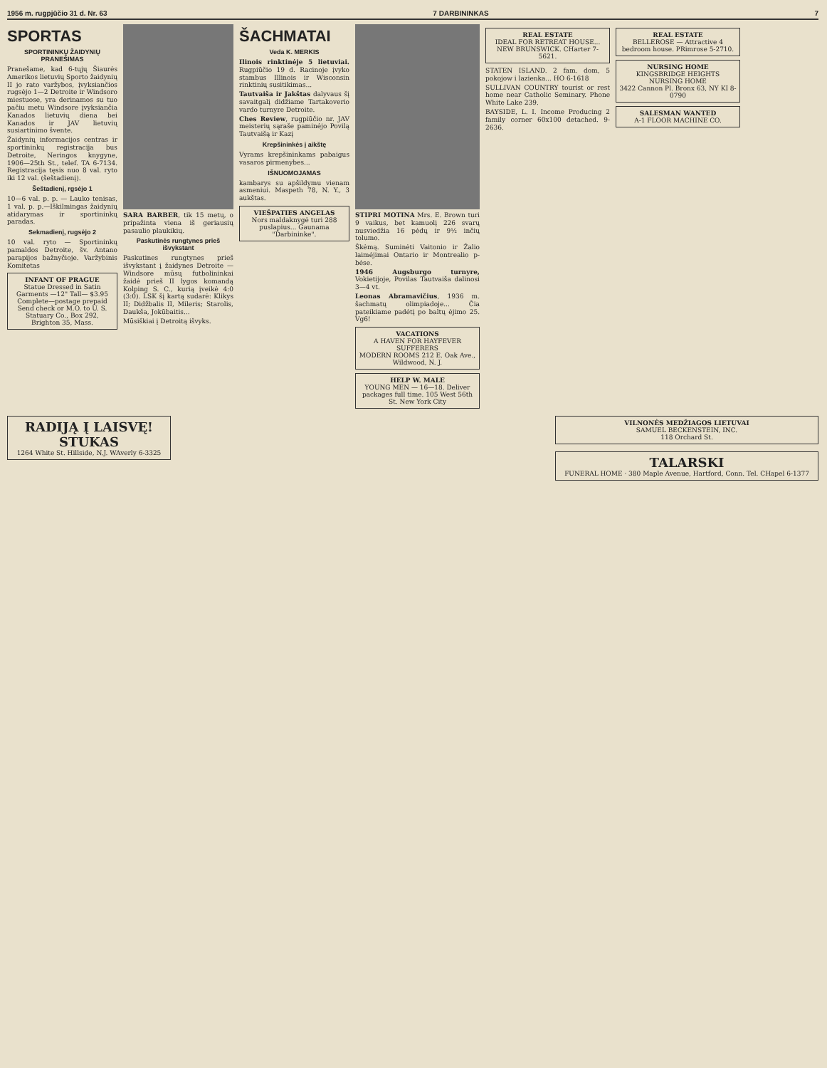1956 m. rugpjūčio 31 d. Nr. 63 7 DARBININKAS 7
SPORTAS
SPORTININKŲ ŽAIDYNIŲ PRANEŠIMAS
Pranešame, kad 6-tųjų Šiaurės Amerikos lietuvių Sporto žaidynių II jo rato varžybos, įvyksiančios rugsėjo 1—2 Detroite ir Windsoro miestuose, yra derinamos su tuo pačiu metu Windsore įvyksiančia Kanados lietuvių diena bei Kanados ir JAV lietuvių susiartinimo švente.
Žaidynių informacijos centras ir sportininkų registracija bus Detroite, Neringos knygyne, 1906—25th St., telef. TA 6-7134. Registracija tęsis nuo 8 val. ryto iki 12 val. (šeštadienį).
Šeštadienį, rgsėjo 1
10—6 val. p. p. — Lauko tenisas, 1 val. p. p.—Iškilmingas žaidynių atidarymas ir sportininkų paradas.
Sekmadienį, rugsėjo 2
10 val. ryto — Sportininkų pamaldos Detroite, šv. Antano parapijos bažnyčioje. Varžybinis Komitetas
INFANT OF PRAGUE
Statue Dressed in Satin Garments —12" Tall— $3.95 Complete—postage prepaid
Send check or M.O. to U. S. Statuary Co., Box 292, Brighton 35, Mass.
SARA BARBER, tik 15 metų, o pripažinta viena iš geriausių pasaulio plaukikių.
Paskutinės rungtynes prieš išvykstant
Paskutines rungtynes prieš išvykstant į žaidynes Detroite — Windsore mūsų futbolininkai žaidė prieš II lygos komandą Kolping S. C., kurią įveikė 4:0 (3:0). LSK šį kartą sudarė: Klikys II; Didžbalis II, Mileris; Starolis, Daukša, Jokūbaitis...
Mūsiškiai į Detroitą išvyks.
ŠACHMATAI
Veda K. MERKIS
Ilinois rinktinėje 5 lietuviai. Rugpiūčio 19 d. Racinoje įvyko stambus Illinois ir Wisconsin rinktinių susitikimas...
Tautvaiša ir Jakštas dalyvaus šį savaitgalį didžiame Tartakoverio vardo turnyre Detroite.
Ches Review, rugpiūčio nr. JAV meisterių sąraše paminėjo Povilą Tautvaišą ir Kazį
Krepšininkės į aikštę
Vyrams krepšininkams pabaigus vasaros pirmenybes...
IŠNUOMOJAMAS
kambarys su apšildymu vienam asmeniui. Maspeth 78, N. Y., 3 aukštas.
VIEŠPATIES ANGELAS
Nors maldaknygė turi 288 puslapius... Gaunama "Darbininke".
STIPRI MOTINA Mrs. E. Brown turi 9 vaikus, bet kamuolį 226 svarų nusviedžia 16 pėdų ir 9½ inčių tolumo.
Škėmą. Suminėti Vaitonio ir Žalio laimėjimai Ontario ir Montrealio p-bėse.
1946 Augsburgo turnyre, Vokietijoje, Povilas Tautvaiša dalinosi 3—4 vt.
Leonas Abramavičius, 1936 m. šachmatų olimpiadoje... Čia pateikiame padėtį po baltų ėjimo 25. Vg6!
VACATIONS
A HAVEN FOR HAYFEVER SUFFERERS
MODERN ROOMS 212 E. Oak Ave., Wildwood, N. J.
HELP W. MALE
YOUNG MEN — 16—18. Deliver packages full time. 105 West 56th St. New York City
REAL ESTATE
IDEAL FOR RETREAT HOUSE... NEW BRUNSWICK. CHarter 7-5621.
STATEN ISLAND. 2 fam. dom, 5 pokojow i lazienka... HO 6-1618
SULLIVAN COUNTRY tourist or rest home near Catholic Seminary. Phone White Lake 239.
BAYSIDE, L. I. Income Producing 2 family corner 60x100 detached. 9-2636.
REAL ESTATE
BELLEROSE — Attractive 4 bedroom house. PRimrose 5-2710.
NURSING HOME
KINGSBRIDGE HEIGHTS NURSING HOME
3422 Cannon Pl. Bronx 63, NY KI 8-0790
SALESMAN WANTED
A-1 FLOOR MACHINE CO.
VILNONĖS MEDŽIAGOS LIETUVAI
SAMUEL BECKENSTEIN, INC.
118 Orchard St.
TALARSKI
FUNERAL HOME · 380 Maple Avenue, Hartford, Conn. Tel. CHapel 6-1377
RADIJĄ Į LAISVĘ! STUKAS
1264 White St. Hillside, N.J. WAverly 6-3325